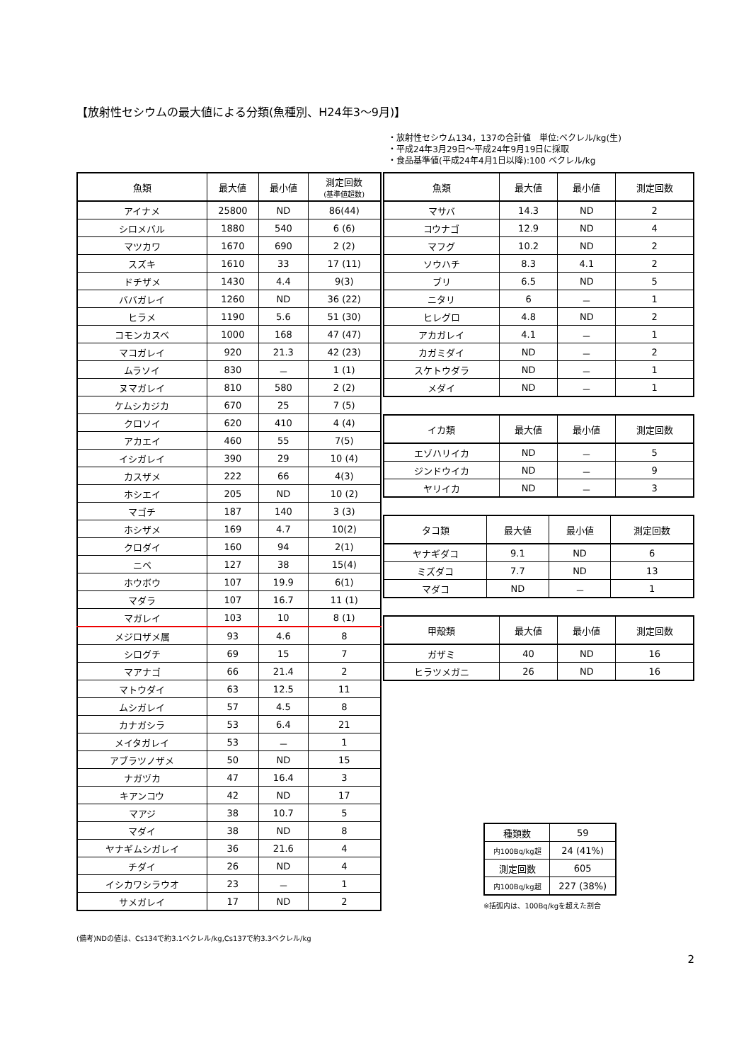【放射性セシウムの最大値による分類(魚種別、H24年3～9月)】
・放射性セシウム134，137の合計値　単位:ベクレル/kg(生)
・平成24年3月29日～平成24年9月19日に採取
・食品基準値(平成24年4月1日以降):100 ベクレル/kg
| 魚類 | 最大値 | 最小値 | 測定回数 (基準値超数) |
| --- | --- | --- | --- |
| アイナメ | 25800 | ND | 86(44) |
| シロメバル | 1880 | 540 | 6 (6) |
| マツカワ | 1670 | 690 | 2 (2) |
| スズキ | 1610 | 33 | 17 (11) |
| ドチザメ | 1430 | 4.4 | 9(3) |
| ババガレイ | 1260 | ND | 36 (22) |
| ヒラメ | 1190 | 5.6 | 51 (30) |
| コモンカスベ | 1000 | 168 | 47 (47) |
| マコガレイ | 920 | 21.3 | 42 (23) |
| ムラソイ | 830 | － | 1 (1) |
| ヌマガレイ | 810 | 580 | 2 (2) |
| ケムシカジカ | 670 | 25 | 7 (5) |
| クロソイ | 620 | 410 | 4 (4) |
| アカエイ | 460 | 55 | 7(5) |
| イシガレイ | 390 | 29 | 10 (4) |
| カスザメ | 222 | 66 | 4(3) |
| ホシエイ | 205 | ND | 10 (2) |
| マゴチ | 187 | 140 | 3 (3) |
| ホシザメ | 169 | 4.7 | 10(2) |
| クロダイ | 160 | 94 | 2(1) |
| ニベ | 127 | 38 | 15(4) |
| ホウボウ | 107 | 19.9 | 6(1) |
| マダラ | 107 | 16.7 | 11 (1) |
| マガレイ | 103 | 10 | 8 (1) |
| メジロザメ属 | 93 | 4.6 | 8 |
| シログチ | 69 | 15 | 7 |
| マアナゴ | 66 | 21.4 | 2 |
| マトウダイ | 63 | 12.5 | 11 |
| ムシガレイ | 57 | 4.5 | 8 |
| カナガシラ | 53 | 6.4 | 21 |
| メイタガレイ | 53 | － | 1 |
| アブラツノザメ | 50 | ND | 15 |
| ナガヅカ | 47 | 16.4 | 3 |
| キアンコウ | 42 | ND | 17 |
| マアジ | 38 | 10.7 | 5 |
| マダイ | 38 | ND | 8 |
| ヤナギムシガレイ | 36 | 21.6 | 4 |
| チダイ | 26 | ND | 4 |
| イシカワシラウオ | 23 | － | 1 |
| サメガレイ | 17 | ND | 2 |
| 魚類 | 最大値 | 最小値 | 測定回数 |
| --- | --- | --- | --- |
| マサバ | 14.3 | ND | 2 |
| コウナゴ | 12.9 | ND | 4 |
| マフグ | 10.2 | ND | 2 |
| ソウハチ | 8.3 | 4.1 | 2 |
| ブリ | 6.5 | ND | 5 |
| ニタリ | 6 | － | 1 |
| ヒレグロ | 4.8 | ND | 2 |
| アカガレイ | 4.1 | － | 1 |
| カガミダイ | ND | － | 2 |
| スケトウダラ | ND | － | 1 |
| メダイ | ND | － | 1 |
| イカ類 | 最大値 | 最小値 | 測定回数 |
| --- | --- | --- | --- |
| エゾハリイカ | ND | － | 5 |
| ジンドウイカ | ND | － | 9 |
| ヤリイカ | ND | － | 3 |
| タコ類 | 最大値 | 最小値 | 測定回数 |
| --- | --- | --- | --- |
| ヤナギダコ | 9.1 | ND | 6 |
| ミズダコ | 7.7 | ND | 13 |
| マダコ | ND | － | 1 |
| 甲殻類 | 最大値 | 最小値 | 測定回数 |
| --- | --- | --- | --- |
| ガザミ | 40 | ND | 16 |
| ヒラツメガニ | 26 | ND | 16 |
| 種類数 | 59 |
| 内100Bq/kg超 | 24 (41%) |
| 測定回数 | 605 |
| 内100Bq/kg超 | 227 (38%) |
※括弧内は、100Bq/kgを超えた割合
(備考)NDの値は、Cs134で約3.1ベクレル/kg,Cs137で約3.3ベクレル/kg
2